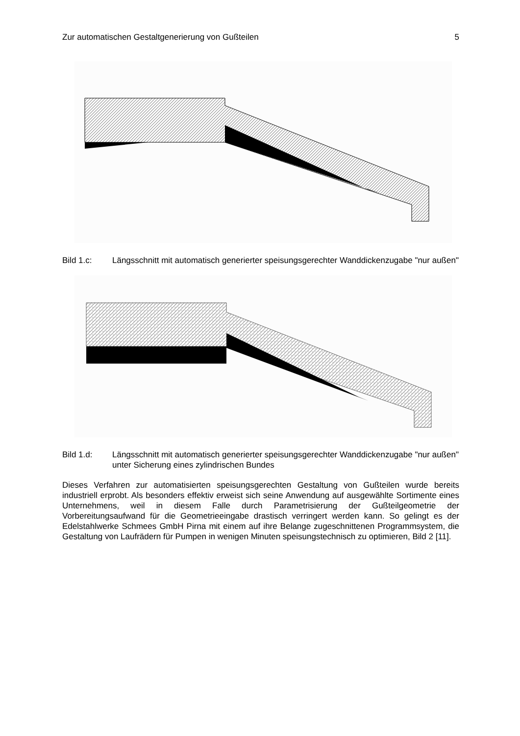Zur automatischen Gestaltgenerierung von Gußteilen 5
Bild 1.c: Längsschnitt mit automatisch generierter speisungsgerechter Wanddickenzugabe "nur außen"
Bild 1.d: Längsschnitt mit automatisch generierter speisungsgerechter Wanddickenzugabe "nur außen" unter Sicherung eines zylindrischen Bundes
Dieses Verfahren zur automatisierten speisungsgerechten Gestaltung von Gußteilen wurde bereits industriell erprobt. Als besonders effektiv erweist sich seine Anwendung auf ausgewählte Sortimente eines Unternehmens, weil in diesem Falle durch Parametrisierung der Gußteilgeometrie der Vorbereitungsaufwand für die Geometrieeingabe drastisch verringert werden kann. So gelingt es der Edelstahlwerke Schmees GmbH Pirna mit einem auf ihre Belange zugeschnittenen Programmsystem, die Gestaltung von Laufrädern für Pumpen in wenigen Minuten speisungstechnisch zu optimieren, Bild 2 [11].